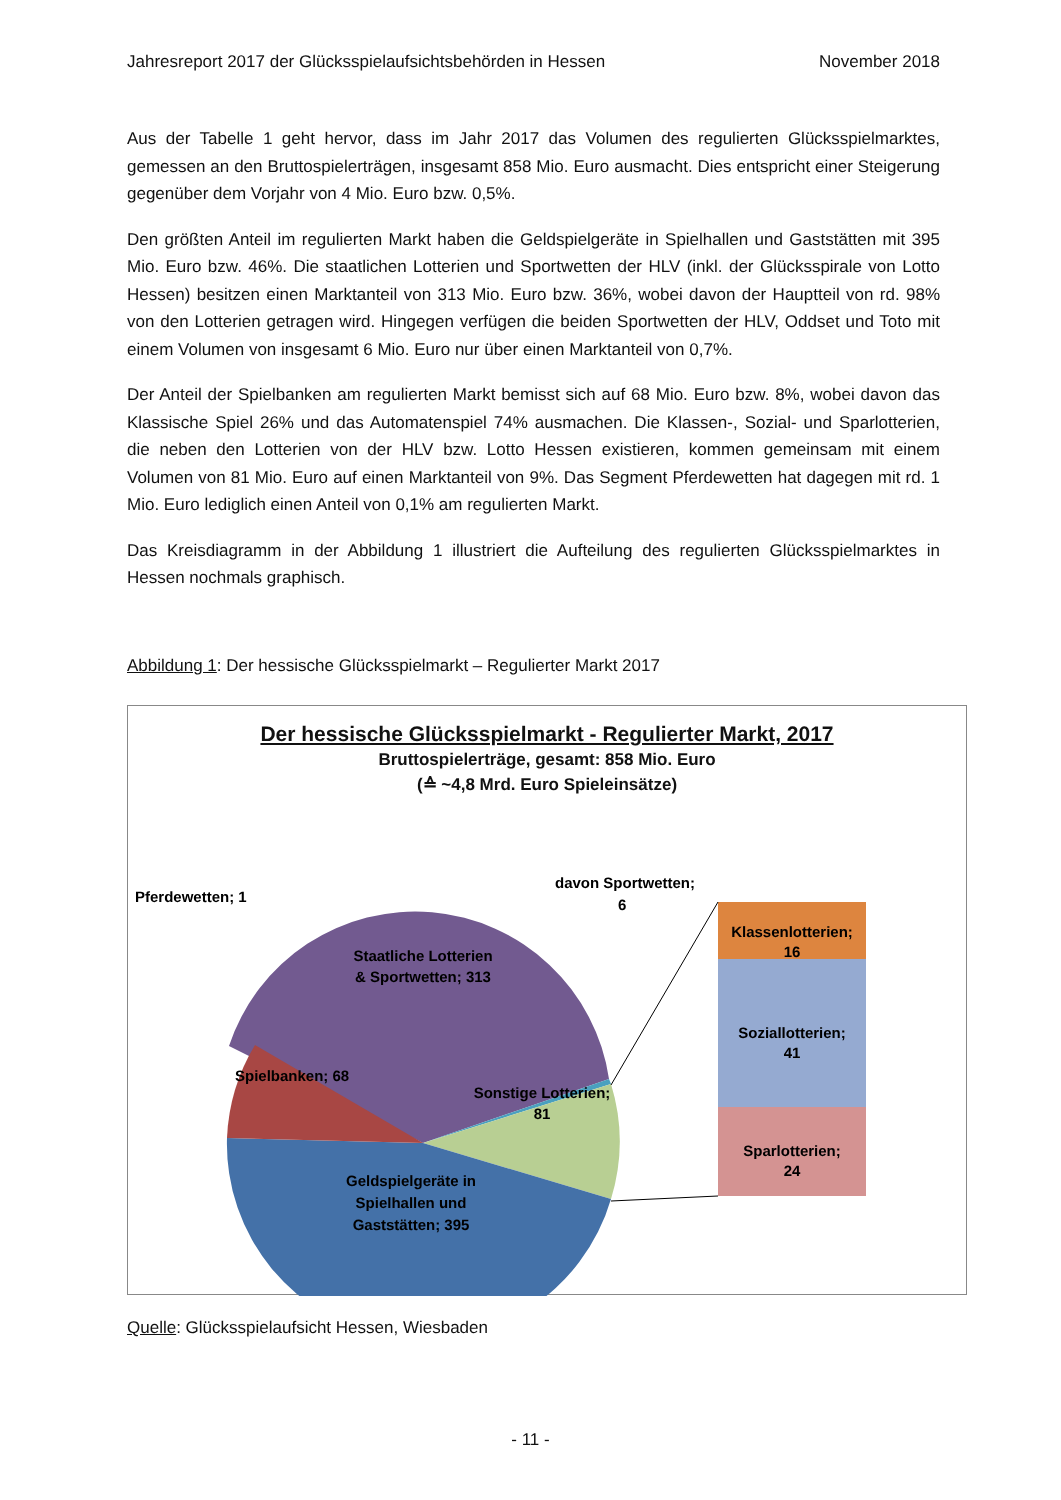Jahresreport 2017 der Glücksspielaufsichtsbehörden in Hessen November 2018
Aus der Tabelle 1 geht hervor, dass im Jahr 2017 das Volumen des regulierten Glücksspielmarktes, gemessen an den Bruttospielerträgen, insgesamt 858 Mio. Euro ausmacht. Dies entspricht einer Steigerung gegenüber dem Vorjahr von 4 Mio. Euro bzw. 0,5%.
Den größten Anteil im regulierten Markt haben die Geldspielgeräte in Spielhallen und Gaststätten mit 395 Mio. Euro bzw. 46%. Die staatlichen Lotterien und Sportwetten der HLV (inkl. der Glücksspirale von Lotto Hessen) besitzen einen Marktanteil von 313 Mio. Euro bzw. 36%, wobei davon der Hauptteil von rd. 98% von den Lotterien getragen wird. Hingegen verfügen die beiden Sportwetten der HLV, Oddset und Toto mit einem Volumen von insgesamt 6 Mio. Euro nur über einen Marktanteil von 0,7%.
Der Anteil der Spielbanken am regulierten Markt bemisst sich auf 68 Mio. Euro bzw. 8%, wobei davon das Klassische Spiel 26% und das Automatenspiel 74% ausmachen. Die Klassen-, Sozial- und Sparlotterien, die neben den Lotterien von der HLV bzw. Lotto Hessen existieren, kommen gemeinsam mit einem Volumen von 81 Mio. Euro auf einen Marktanteil von 9%. Das Segment Pferdewetten hat dagegen mit rd. 1 Mio. Euro lediglich einen Anteil von 0,1% am regulierten Markt.
Das Kreisdiagramm in der Abbildung 1 illustriert die Aufteilung des regulierten Glücksspielmarktes in Hessen nochmals graphisch.
Abbildung 1: Der hessische Glücksspielmarkt – Regulierter Markt 2017
Der hessische Glücksspielmarkt - Regulierter Markt, 2017
Bruttospielerträge, gesamt: 858 Mio. Euro
(≙ ~4,8 Mrd. Euro Spieleinsätze)
Klassenlotterien;
16
Soziallotterien;
41
Sparlotterien;
24
Staatliche Lotterien
& Sportwetten; 313
Spielbanken; 68
Sonstige Lotterien;
81
Geldspielgeräte in
Spielhallen und
Gaststätten; 395
Pferdewetten; 1
davon Sportwetten;
6
Quelle: Glücksspielaufsicht Hessen, Wiesbaden
- 11 -